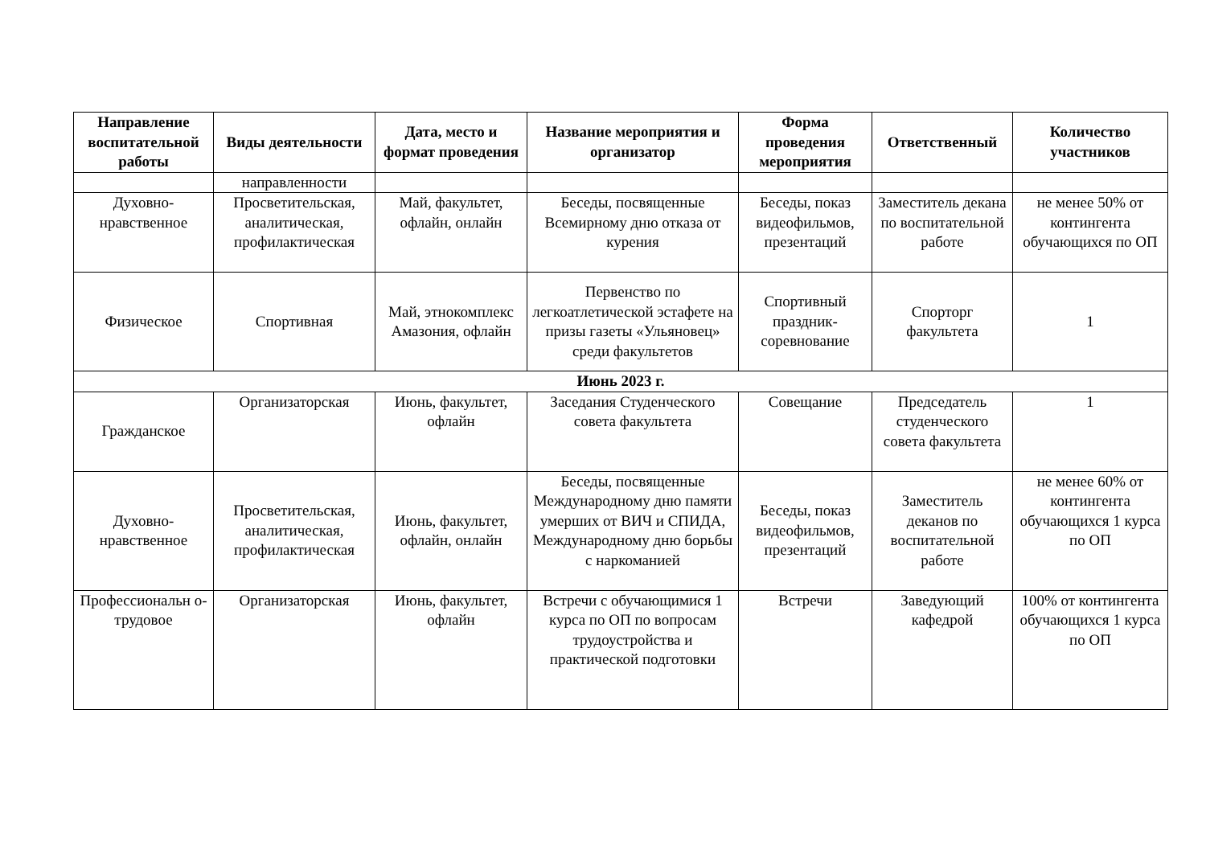| Направление воспитательной работы | Виды деятельности | Дата, место и формат проведения | Название мероприятия и организатор | Форма проведения мероприятия | Ответственный | Количество участников |
| --- | --- | --- | --- | --- | --- | --- |
| | направленности | | | | | |
| Духовно-нравственное | Просветительская, аналитическая, профилактическая | Май, факультет, офлайн, онлайн | Беседы, посвященные Всемирному дню отказа от курения | Беседы, показ видеофильмов, презентаций | Заместитель декана по воспитательной работе | не менее 50% от контингента обучающихся по ОП |
| Физическое | Спортивная | Май, этнокомплекс Амазония, офлайн | Первенство по легкоатлетической эстафете на призы газеты «Ульяновец» среди факультетов | Спортивный праздник-соревнование | Спорторг факультета | 1 |
| Июнь 2023 г. | | | | | | |
| Гражданское | Организаторская | Июнь, факультет, офлайн | Заседания Студенческого совета факультета | Совещание | Председатель студенческого совета факультета | 1 |
| Духовно-нравственное | Просветительская, аналитическая, профилактическая | Июнь, факультет, офлайн, онлайн | Беседы, посвященные Международному дню памяти умерших от ВИЧ и СПИДА, Международному дню борьбы с наркоманией | Беседы, показ видеофильмов, презентаций | Заместитель деканов по воспитательной работе | не менее 60% от контингента обучающихся 1 курса по ОП |
| Профессиональн о-трудовое | Организаторская | Июнь, факультет, офлайн | Встречи с обучающимися 1 курса по ОП по вопросам трудоустройства и практической подготовки | Встречи | Заведующий кафедрой | 100% от контингента обучающихся 1 курса по ОП |